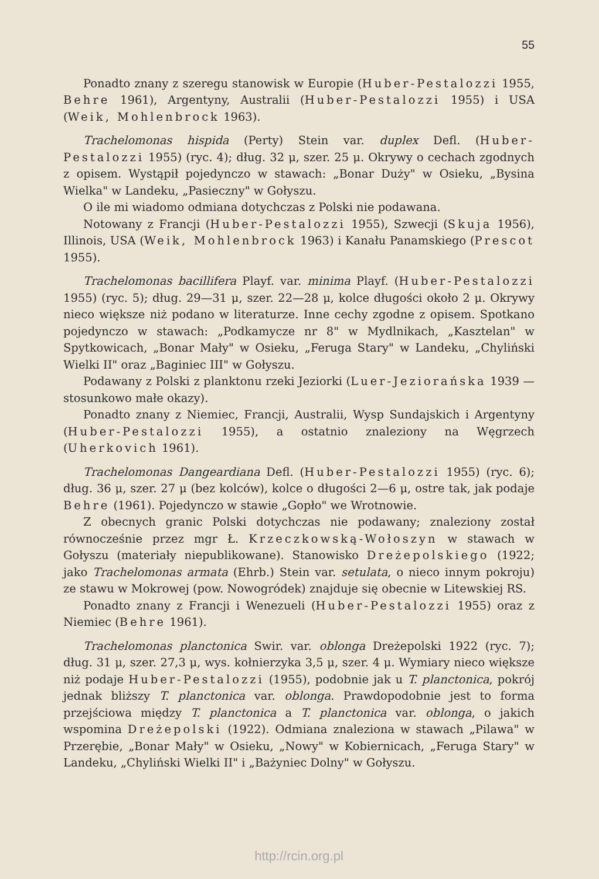55
Ponadto znany z szeregu stanowisk w Europie (Huber-Pestalozzi 1955, Behre 1961), Argentyny, Australii (Huber-Pestalozzi 1955) i USA (Weik, Mohlenbrock 1963).
Trachelomonas hispida (Perty) Stein var. duplex Defl. (Huber-Pestalozzi 1955) (ryc. 4); dług. 32 μ, szer. 25 μ. Okrywy o cechach zgodnych z opisem. Wystąpił pojedynczo w stawach: „Bonar Duży" w Osieku, „Bysina Wielka" w Landeku, „Pasieczny" w Gołyszu.
O ile mi wiadomo odmiana dotychczas z Polski nie podawana.
Notowany z Francji (Huber-Pestalozzi 1955), Szwecji (Skuja 1956), Illinois, USA (Weik, Mohlenbrock 1963) i Kanału Panamskiego (Prescot 1955).
Trachelomonas bacillifera Playf. var. minima Playf. (Huber-Pestalozzi 1955) (ryc. 5); dług. 29—31 μ, szer. 22—28 μ, kolce długości około 2 μ. Okrywy nieco większe niż podano w literaturze. Inne cechy zgodne z opisem. Spotkano pojedynczo w stawach: „Podkamycze nr 8" w Mydlnikach, „Kasztelan" w Spytkowicach, „Bonar Mały" w Osieku, „Feruga Stary" w Landeku, „Chyliński Wielki II" oraz „Baginiec III" w Gołyszu.
Podawany z Polski z planktonu rzeki Jeziorki (Luer-Jeziorańska 1939 — stosunkowo małe okazy).
Ponadto znany z Niemiec, Francji, Australii, Wysp Sundajskich i Argentyny (Huber-Pestalozzi 1955), a ostatnio znaleziony na Węgrzech (Uherkovich 1961).
Trachelomonas Dangeardiana Defl. (Huber-Pestalozzi 1955) (ryc. 6); dług. 36 μ, szer. 27 μ (bez kolców), kolce o długości 2—6 μ, ostre tak, jak podaje Behre (1961). Pojedynczo w stawie „Gopło" we Wrotnowie.
Z obecnych granic Polski dotychczas nie podawany; znaleziony został równocześnie przez mgr Ł. Krzeczkowską-Wołoszyn w stawach w Gołyszu (materiały niepublikowane). Stanowisko Dreżepolskiego (1922; jako Trachelomonas armata (Ehrb.) Stein var. setulata, o nieco innym pokroju) ze stawu w Mokrowej (pow. Nowogródek) znajduje się obecnie w Litewskiej RS.
Ponadto znany z Francji i Wenezueli (Huber-Pestalozzi 1955) oraz z Niemiec (Behre 1961).
Trachelomonas planctonica Swir. var. oblonga Dreżepolski 1922 (ryc. 7); dług. 31 μ, szer. 27,3 μ, wys. kołnierzyka 3,5 μ, szer. 4 μ. Wymiary nieco większe niż podaje Huber-Pestalozzi (1955), podobnie jak u T. planctonica, pokrój jednak bliższy T. planctonica var. oblonga. Prawdopodobnie jest to forma przejściowa między T. planctonica a T. planctonica var. oblonga, o jakich wspomina Dreżepolski (1922). Odmiana znaleziona w stawach „Pilawa" w Przerębie, „Bonar Mały" w Osieku, „Nowy" w Kobiernicach, „Feruga Stary" w Landeku, „Chyliński Wielki II" i „Bażyniec Dolny" w Gołyszu.
http://rcin.org.pl